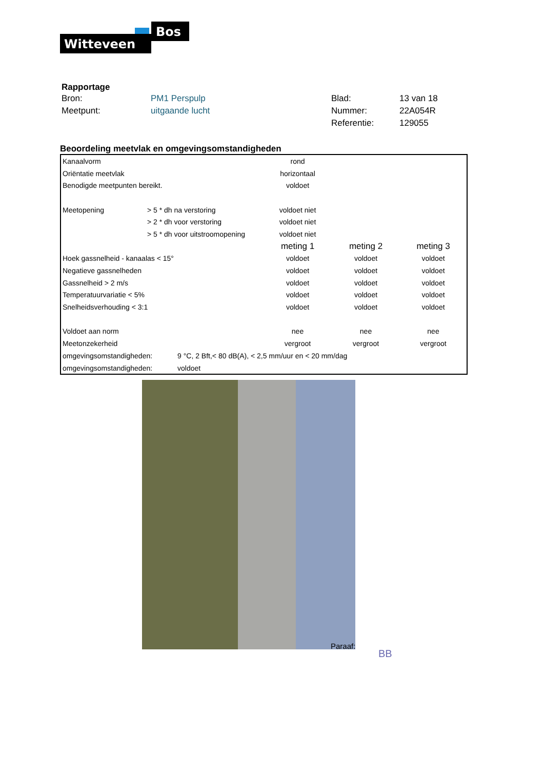Bos
Witteveen
Rapportage
| Bron: | PM1 Perspulp | Blad: | 13 van 18 |
| Meetpunt: | uitgaande lucht | Nummer: | 22A054R |
| | | Referentie: | 129055 |
Beoordeling meetvlak en omgevingsomstandigheden
| Kanaalvorm | | rond | | |
| Oriëntatie meetvlak | | horizontaal | | |
| Benodigde meetpunten bereikt. | | voldoet | | |
| Meetopening | > 5 * dh na verstoring | voldoet niet | | |
| | > 2 * dh voor verstoring | voldoet niet | | |
| | > 5 * dh voor uitstroomopening | voldoet niet | | |
| | | meting 1 | meting 2 | meting 3 |
| Hoek gassnelheid - kanaalas < 15° | | voldoet | voldoet | voldoet |
| Negatieve gassnelheden | | voldoet | voldoet | voldoet |
| Gassnelheid > 2 m/s | | voldoet | voldoet | voldoet |
| Temperatuurvariatie < 5% | | voldoet | voldoet | voldoet |
| Snelheidsverhouding < 3:1 | | voldoet | voldoet | voldoet |
| Voldoet aan norm | | nee | nee | nee |
| Meetonzekerheid | | vergroot | vergroot | vergroot |
| omgevingsomstandigheden: 9 °C, 2 Bft,< 80 dB(A), < 2,5 mm/uur en < 20 mm/dag | | | | |
| omgevingsomstandigheden: voldoet | | | | |
Paraaf:
BB